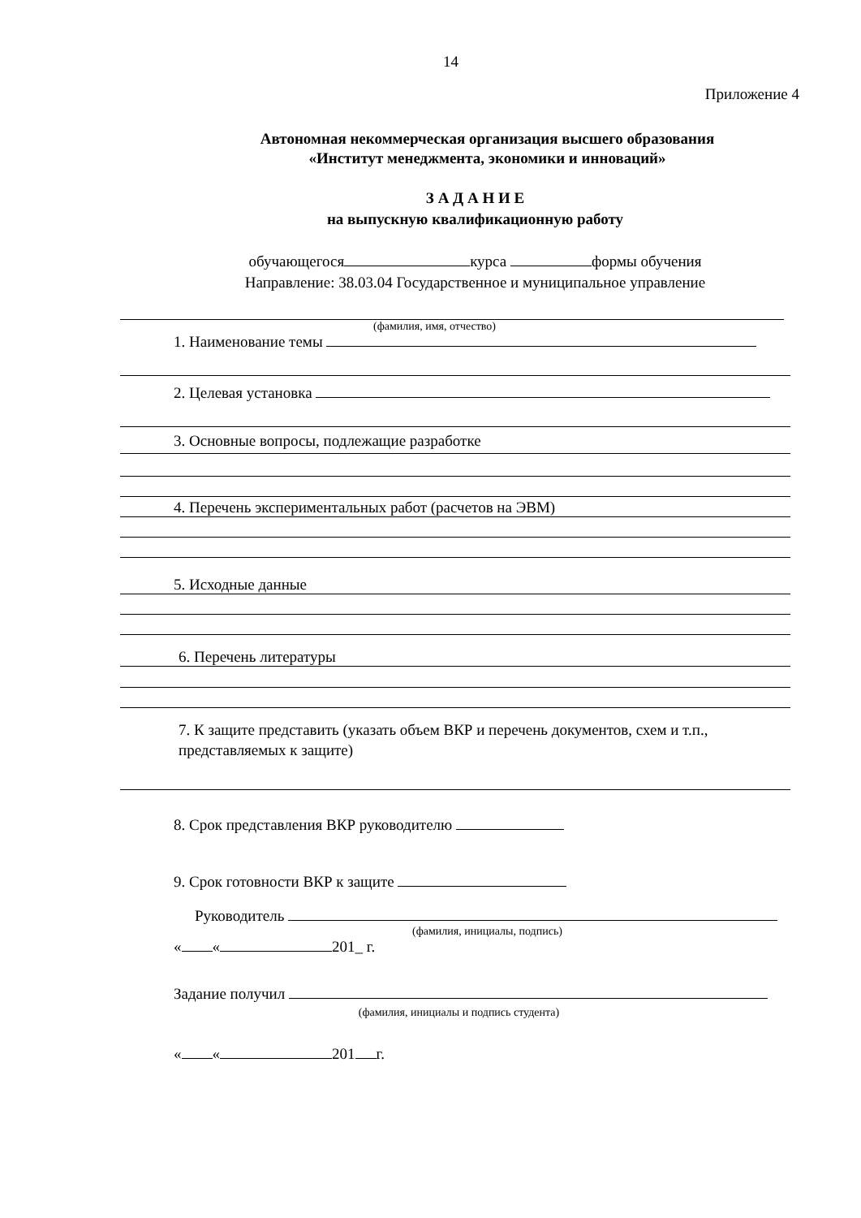14
Приложение 4
Автономная некоммерческая организация высшего образования
«Институт менеджмента, экономики и инноваций»
З А Д А Н И Е
на выпускную квалификационную работу
обучающегося курса формы обучения
Направление: 38.03.04 Государственное и муниципальное управление
(фамилия, имя, отчество)
1. Наименование темы
2. Целевая установка
3. Основные вопросы, подлежащие разработке
4. Перечень экспериментальных работ (расчетов на ЭВМ)
5. Исходные данные
6. Перечень литературы
7. К защите представить (указать объем ВКР и перечень документов, схем и т.п., представляемых к защите)
8. Срок представления ВКР руководителю
9. Срок готовности ВКР к защите
Руководитель
(фамилия, инициалы, подпись)
« « 201_ г.
Задание получил
(фамилия, инициалы и подпись студента)
« « 201 г.